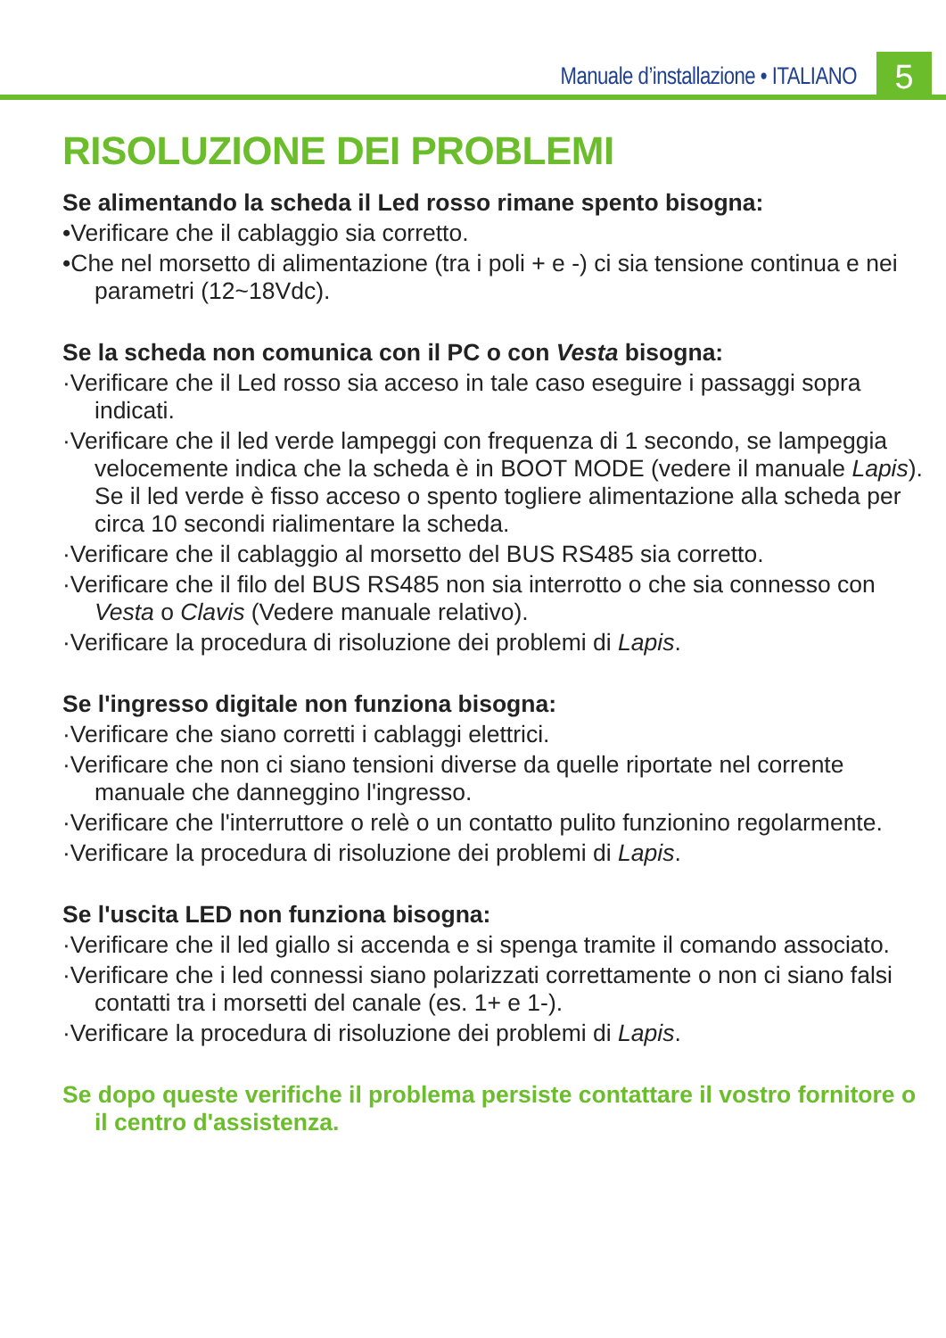Manuale d’installazione • ITALIANO
5
RISOLUZIONE DEI PROBLEMI
Se alimentando la scheda il Led rosso rimane spento bisogna:
•Verificare che il cablaggio sia corretto.
•Che nel morsetto di alimentazione (tra i poli + e -) ci sia tensione continua e nei parametri (12~18Vdc).
Se la scheda non comunica con il PC o con Vesta bisogna:
·Verificare che il Led rosso sia acceso in tale caso eseguire i passaggi sopra indicati.
·Verificare che il led verde lampeggi con frequenza di 1 secondo, se lampeggia velocemente indica che la scheda è in BOOT MODE (vedere il manuale Lapis). Se il led verde è fisso acceso o spento togliere alimentazione alla scheda per circa 10 secondi rialimentare la scheda.
·Verificare che il cablaggio al morsetto del BUS RS485 sia corretto.
·Verificare che il filo del BUS RS485 non sia interrotto o che sia connesso con Vesta o Clavis (Vedere manuale relativo).
·Verificare la procedura di risoluzione dei problemi di Lapis.
Se l'ingresso digitale non funziona bisogna:
·Verificare che siano corretti i cablaggi elettrici.
·Verificare che non ci siano tensioni diverse da quelle riportate nel corrente manuale che danneggino l'ingresso.
·Verificare che l'interruttore o relè o un contatto pulito funzionino regolarmente.
·Verificare la procedura di risoluzione dei problemi di Lapis.
Se l'uscita LED non funziona bisogna:
·Verificare che il led giallo si accenda e si spenga tramite il comando associato.
·Verificare che i led connessi siano polarizzati correttamente o non ci siano falsi contatti tra i morsetti del canale (es. 1+ e 1-).
·Verificare la procedura di risoluzione dei problemi di Lapis.
Se dopo queste verifiche il problema persiste contattare il vostro fornitore o il centro d'assistenza.